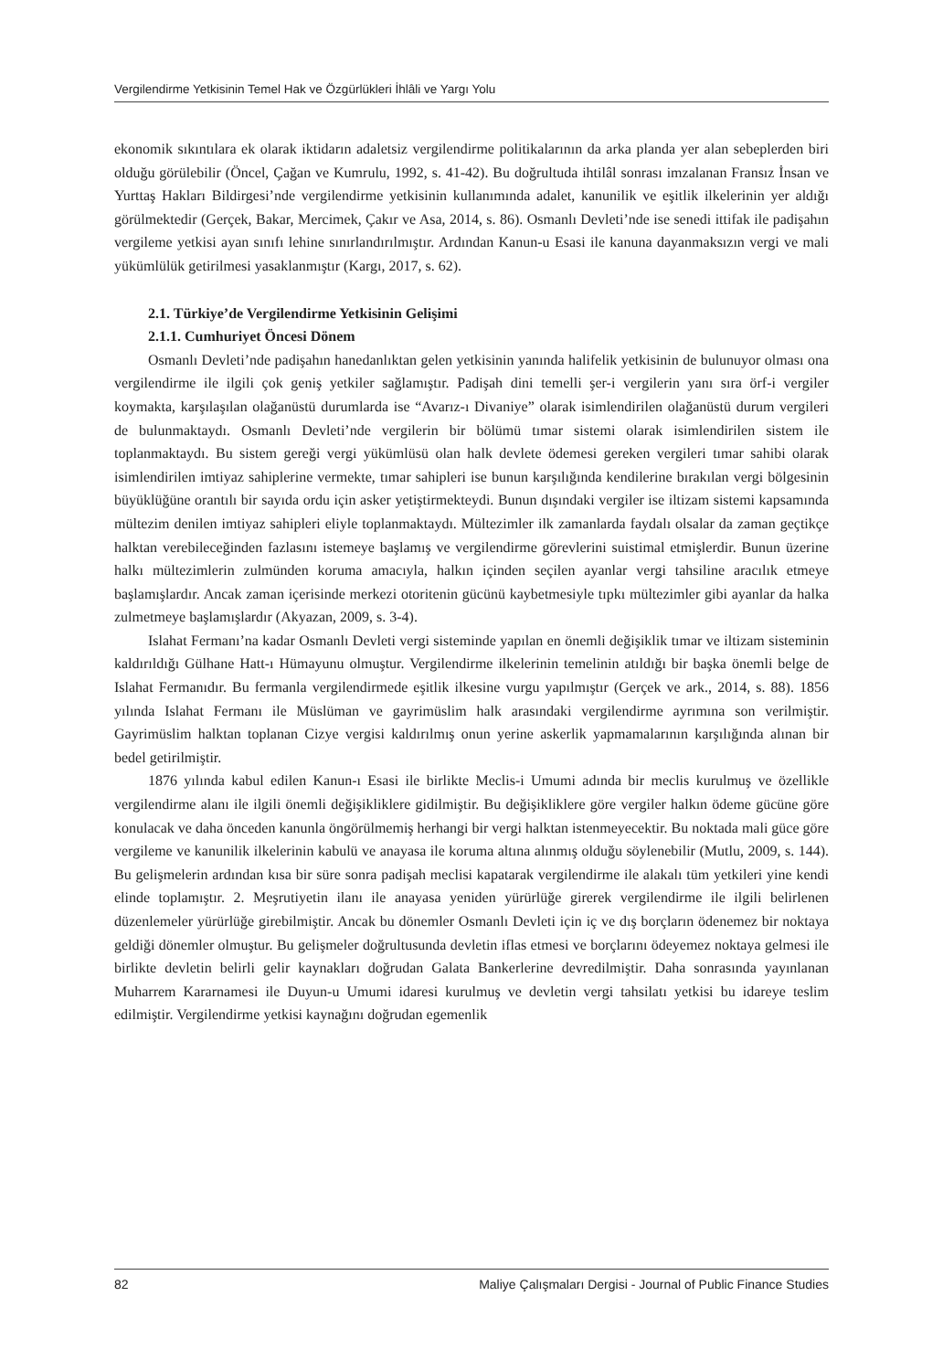Vergilendirme Yetkisinin Temel Hak ve Özgürlükleri İhlâli ve Yargı Yolu
ekonomik sıkıntılara ek olarak iktidarın adaletsiz vergilendirme politikalarının da arka planda yer alan sebeplerden biri olduğu görülebilir (Öncel, Çağan ve Kumrulu, 1992, s. 41-42). Bu doğrultuda ihtilâl sonrası imzalanan Fransız İnsan ve Yurttaş Hakları Bildirgesi’nde vergilendirme yetkisinin kullanımında adalet, kanunilik ve eşitlik ilkelerinin yer aldığı görülmektedir (Gerçek, Bakar, Mercimek, Çakır ve Asa, 2014, s. 86). Osmanlı Devleti’nde ise senedi ittifak ile padişahın vergileme yetkisi ayan sınıfı lehine sınırlandırılmıştır. Ardından Kanun-u Esasi ile kanuna dayanmaksızın vergi ve mali yükümlülük getirilmesi yasaklanmıştır (Kargı, 2017, s. 62).
2.1. Türkiye’de Vergilendirme Yetkisinin Gelişimi
2.1.1. Cumhuriyet Öncesi Dönem
Osmanlı Devleti’nde padişahın hanedanlıktan gelen yetkisinin yanında halifelik yetkisinin de bulunuyor olması ona vergilendirme ile ilgili çok geniş yetkiler sağlamıştır. Padişah dini temelli şer-i vergilerin yanı sıra örf-i vergiler koymakta, karşılaşılan olağanüstü durumlarda ise “Avarız-ı Divaniye” olarak isimlendirilen olağanüstü durum vergileri de bulunmaktaydı. Osmanlı Devleti’nde vergilerin bir bölümü tımar sistemi olarak isimlendirilen sistem ile toplanmaktaydı. Bu sistem gereği vergi yükümlüsü olan halk devlete ödemesi gereken vergileri tımar sahibi olarak isimlendirilen imtiyaz sahiplerine vermekte, tımar sahipleri ise bunun karşılığında kendilerine bırakılan vergi bölgesinin büyüklüğüne orantılı bir sayıda ordu için asker yetiştirmekteydi. Bunun dışındaki vergiler ise iltizam sistemi kapsamında mültezim denilen imtiyaz sahipleri eliyle toplanmaktaydı. Mültezimler ilk zamanlarda faydalı olsalar da zaman geçtikçe halktan verebileceğinden fazlasını istemeye başlamış ve vergilendirme görevlerini suistimal etmişlerdir. Bunun üzerine halkı mültezimlerin zulmünden koruma amacıyla, halkın içinden seçilen ayanlar vergi tahsiline aracılık etmeye başlamışlardır. Ancak zaman içerisinde merkezi otoritenin gücünü kaybetmesiyle tıpkı mültezimler gibi ayanlar da halka zulmetmeye başlamışlardır (Akyazan, 2009, s. 3-4).
Islahat Fermanı’na kadar Osmanlı Devleti vergi sisteminde yapılan en önemli değişiklik tımar ve iltizam sisteminin kaldırıldığı Gülhane Hatt-ı Hümayunu olmuştur. Vergilendirme ilkelerinin temelinin atıldığı bir başka önemli belge de Islahat Fermanıdır. Bu fermanla vergilendirmede eşitlik ilkesine vurgu yapılmıştır (Gerçek ve ark., 2014, s. 88). 1856 yılında Islahat Fermanı ile Müslüman ve gayrimüslim halk arasındaki vergilendirme ayrımına son verilmiştir. Gayrimüslim halktan toplanan Cizye vergisi kaldırılmış onun yerine askerlik yapmamalarının karşılığında alınan bir bedel getirilmiştir.
1876 yılında kabul edilen Kanun-ı Esasi ile birlikte Meclis-i Umumi adında bir meclis kurulmuş ve özellikle vergilendirme alanı ile ilgili önemli değişikliklere gidilmiştir. Bu değişikliklere göre vergiler halkın ödeme gücüne göre konulacak ve daha önceden kanunla öngörülmemiş herhangi bir vergi halktan istenmeyecektir. Bu noktada mali güce göre vergileme ve kanunilik ilkelerinin kabulü ve anayasa ile koruma altına alınmış olduğu söylenebilir (Mutlu, 2009, s. 144). Bu gelişmelerin ardından kısa bir süre sonra padişah meclisi kapatarak vergilendirme ile alakalı tüm yetkileri yine kendi elinde toplamıştır. 2. Meşrutiyetin ilanı ile anayasa yeniden yürürlüğe girerek vergilendirme ile ilgili belirlenen düzenlemeler yürürlüğe girebilmiştir. Ancak bu dönemler Osmanlı Devleti için iç ve dış borçların ödenemez bir noktaya geldiği dönemler olmuştur. Bu gelişmeler doğrultusunda devletin iflas etmesi ve borçlarını ödeyemez noktaya gelmesi ile birlikte devletin belirli gelir kaynakları doğrudan Galata Bankerlerine devredilmiştir. Daha sonrasında yayınlanan Muharrem Kararnamesi ile Duyun-u Umumi idaresi kurulmuş ve devletin vergi tahsilatı yetkisi bu idareye teslim edilmiştir. Vergilendirme yetkisi kaynağını doğrudan egemenlik
82 Maliye Çalışmaları Dergisi - Journal of Public Finance Studies